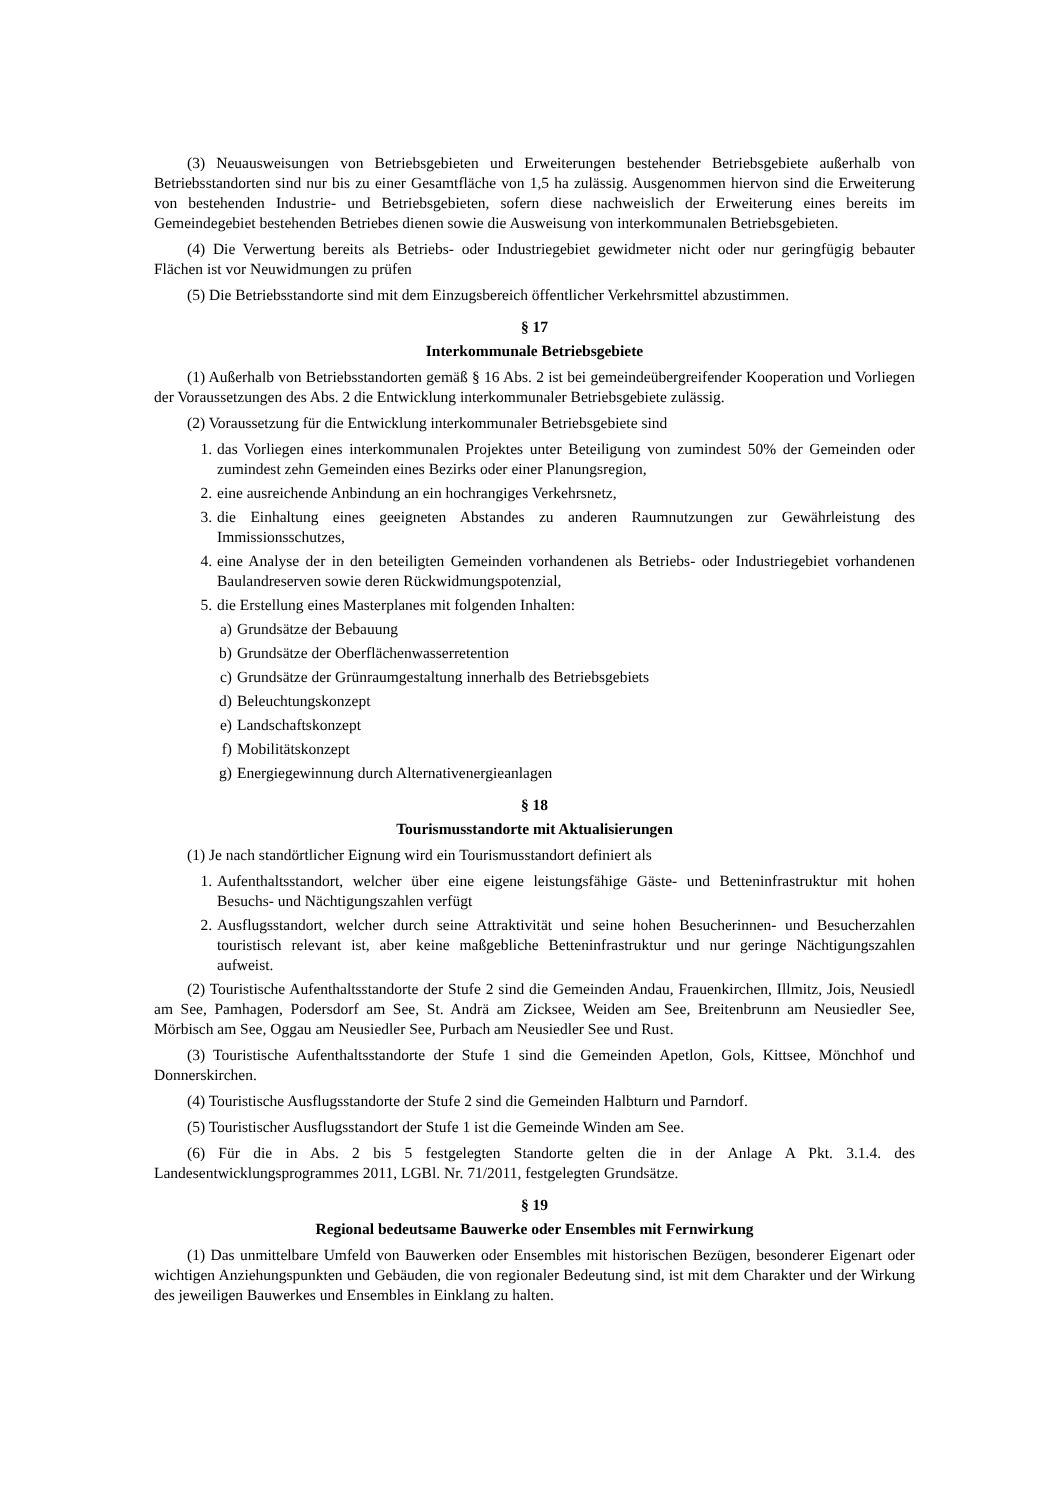(3) Neuausweisungen von Betriebsgebieten und Erweiterungen bestehender Betriebsgebiete außerhalb von Betriebsstandorten sind nur bis zu einer Gesamtfläche von 1,5 ha zulässig. Ausgenommen hiervon sind die Erweiterung von bestehenden Industrie- und Betriebsgebieten, sofern diese nachweislich der Erweiterung eines bereits im Gemeindegebiet bestehenden Betriebes dienen sowie die Ausweisung von interkommunalen Betriebsgebieten.
(4) Die Verwertung bereits als Betriebs- oder Industriegebiet gewidmeter nicht oder nur geringfügig bebauter Flächen ist vor Neuwidmungen zu prüfen
(5) Die Betriebsstandorte sind mit dem Einzugsbereich öffentlicher Verkehrsmittel abzustimmen.
§ 17
Interkommunale Betriebsgebiete
(1) Außerhalb von Betriebsstandorten gemäß § 16 Abs. 2 ist bei gemeindeübergreifender Kooperation und Vorliegen der Voraussetzungen des Abs. 2 die Entwicklung interkommunaler Betriebsgebiete zulässig.
(2) Voraussetzung für die Entwicklung interkommunaler Betriebsgebiete sind
1. das Vorliegen eines interkommunalen Projektes unter Beteiligung von zumindest 50% der Gemeinden oder zumindest zehn Gemeinden eines Bezirks oder einer Planungsregion,
2. eine ausreichende Anbindung an ein hochrangiges Verkehrsnetz,
3. die Einhaltung eines geeigneten Abstandes zu anderen Raumnutzungen zur Gewährleistung des Immissionsschutzes,
4. eine Analyse der in den beteiligten Gemeinden vorhandenen als Betriebs- oder Industriegebiet vorhandenen Baulandreserven sowie deren Rückwidmungspotenzial,
5. die Erstellung eines Masterplanes mit folgenden Inhalten:
a) Grundsätze der Bebauung
b) Grundsätze der Oberflächenwasserretention
c) Grundsätze der Grünraumgestaltung innerhalb des Betriebsgebiets
d) Beleuchtungskonzept
e) Landschaftskonzept
f) Mobilitätskonzept
g) Energiegewinnung durch Alternativenergieanlagen
§ 18
Tourismusstandorte mit Aktualisierungen
(1) Je nach standörtlicher Eignung wird ein Tourismusstandort definiert als
1. Aufenthaltsstandort, welcher über eine eigene leistungsfähige Gäste- und Betteninfrastruktur mit hohen Besuchs- und Nächtigungszahlen verfügt
2. Ausflugsstandort, welcher durch seine Attraktivität und seine hohen Besucherinnen- und Besucherzahlen touristisch relevant ist, aber keine maßgebliche Betteninfrastruktur und nur geringe Nächtigungszahlen aufweist.
(2) Touristische Aufenthaltsstandorte der Stufe 2 sind die Gemeinden Andau, Frauenkirchen, Illmitz, Jois, Neusiedl am See, Pamhagen, Podersdorf am See, St. Andrä am Zicksee, Weiden am See, Breitenbrunn am Neusiedler See, Mörbisch am See, Oggau am Neusiedler See, Purbach am Neusiedler See und Rust.
(3) Touristische Aufenthaltsstandorte der Stufe 1 sind die Gemeinden Apetlon, Gols, Kittsee, Mönchhof und Donnerskirchen.
(4) Touristische Ausflugsstandorte der Stufe 2 sind die Gemeinden Halbturn und Parndorf.
(5) Touristischer Ausflugsstandort der Stufe 1 ist die Gemeinde Winden am See.
(6) Für die in Abs. 2 bis 5 festgelegten Standorte gelten die in der Anlage A Pkt. 3.1.4. des Landesentwicklungsprogrammes 2011, LGBl. Nr. 71/2011, festgelegten Grundsätze.
§ 19
Regional bedeutsame Bauwerke oder Ensembles mit Fernwirkung
(1) Das unmittelbare Umfeld von Bauwerken oder Ensembles mit historischen Bezügen, besonderer Eigenart oder wichtigen Anziehungspunkten und Gebäuden, die von regionaler Bedeutung sind, ist mit dem Charakter und der Wirkung des jeweiligen Bauwerkes und Ensembles in Einklang zu halten.